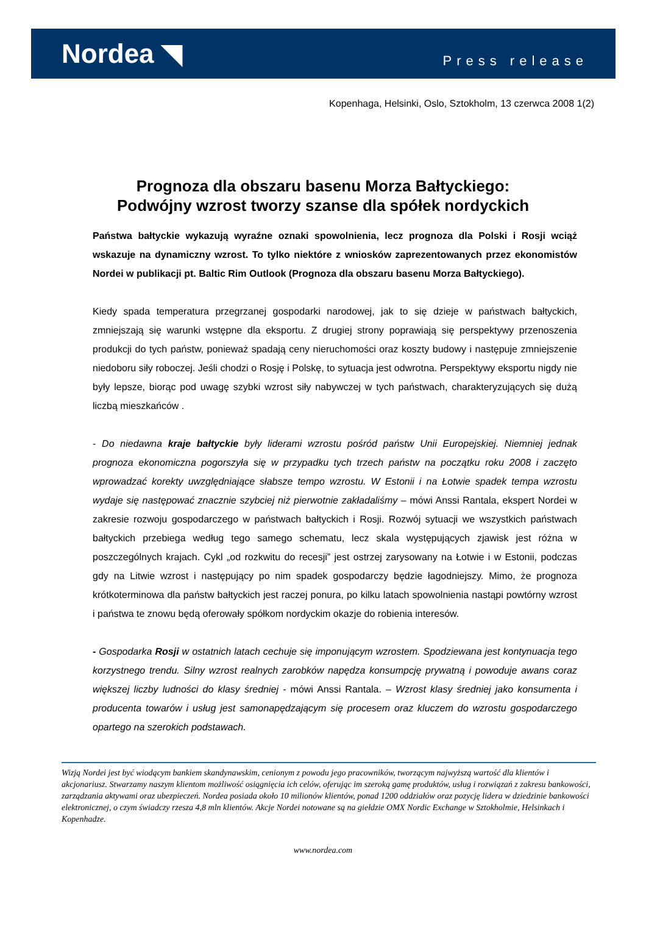Nordea ◥
Press release
Kopenhaga, Helsinki, Oslo, Sztokholm, 13 czerwca 2008 1(2)
Prognoza dla obszaru basenu Morza Bałtyckiego:
Podwójny wzrost tworzy szanse dla spółek nordyckich
Państwa bałtyckie wykazują wyraźne oznaki spowolnienia, lecz prognoza dla Polski i Rosji wciąż wskazuje na dynamiczny wzrost. To tylko niektóre z wniosków zaprezentowanych przez ekonomistów Nordei w publikacji pt. Baltic Rim Outlook (Prognoza dla obszaru basenu Morza Bałtyckiego).
Kiedy spada temperatura przegrzanej gospodarki narodowej, jak to się dzieje w państwach bałtyckich, zmniejszają się warunki wstępne dla eksportu. Z drugiej strony poprawiają się perspektywy przenoszenia produkcji do tych państw, ponieważ spadają ceny nieruchomości oraz koszty budowy i następuje zmniejszenie niedoboru siły roboczej. Jeśli chodzi o Rosję i Polskę, to sytuacja jest odwrotna. Perspektywy eksportu nigdy nie były lepsze, biorąc pod uwagę szybki wzrost siły nabywczej w tych państwach, charakteryzujących się dużą liczbą mieszkańców .
- Do niedawna kraje bałtyckie były liderami wzrostu pośród państw Unii Europejskiej. Niemniej jednak prognoza ekonomiczna pogorszyła się w przypadku tych trzech państw na początku roku 2008 i zaczęto wprowadzać korekty uwzględniające słabsze tempo wzrostu. W Estonii i na Łotwie spadek tempa wzrostu wydaje się następować znacznie szybciej niż pierwotnie zakładaliśmy – mówi Anssi Rantala, ekspert Nordei w zakresie rozwoju gospodarczego w państwach bałtyckich i Rosji. Rozwój sytuacji we wszystkich państwach bałtyckich przebiega według tego samego schematu, lecz skala występujących zjawisk jest różna w poszczególnych krajach. Cykl „od rozkwitu do recesji” jest ostrzej zarysowany na Łotwie i w Estonii, podczas gdy na Litwie wzrost i następujący po nim spadek gospodarczy będzie łagodniejszy. Mimo, że prognoza krótkoterminowa dla państw bałtyckich jest raczej ponura, po kilku latach spowolnienia nastąpi powtórny wzrost i państwa te znowu będą oferowały spółkom nordyckim okazje do robienia interesów.
- Gospodarka Rosji w ostatnich latach cechuje się imponującym wzrostem. Spodziewana jest kontynuacja tego korzystnego trendu. Silny wzrost realnych zarobków napędza konsumpcję prywatną i powoduje awans coraz większej liczby ludności do klasy średniej - mówi Anssi Rantala. – Wzrost klasy średniej jako konsumenta i producenta towarów i usług jest samonapędzającym się procesem oraz kluczem do wzrostu gospodarczego opartego na szerokich podstawach.
Wizją Nordei jest być wiodącym bankiem skandynawskim, cenionym z powodu jego pracowników, tworzącym najwyższą wartość dla klientów i akcjonariusz. Stwarzamy naszym klientom możliwość osiągnięcia ich celów, oferując im szeroką gamę produktów, usług i rozwiązań z zakresu bankowości, zarządzania aktywami oraz ubezpieczeń. Nordea posiada około 10 milionów klientów, ponad 1200 oddziałów oraz pozycję lidera w dziedzinie bankowości elektronicznej, o czym świadczy rzesza 4,8 mln klientów. Akcje Nordei notowane są na giełdzie OMX Nordic Exchange w Sztokholmie, Helsinkach i Kopenhadze.
www.nordea.com